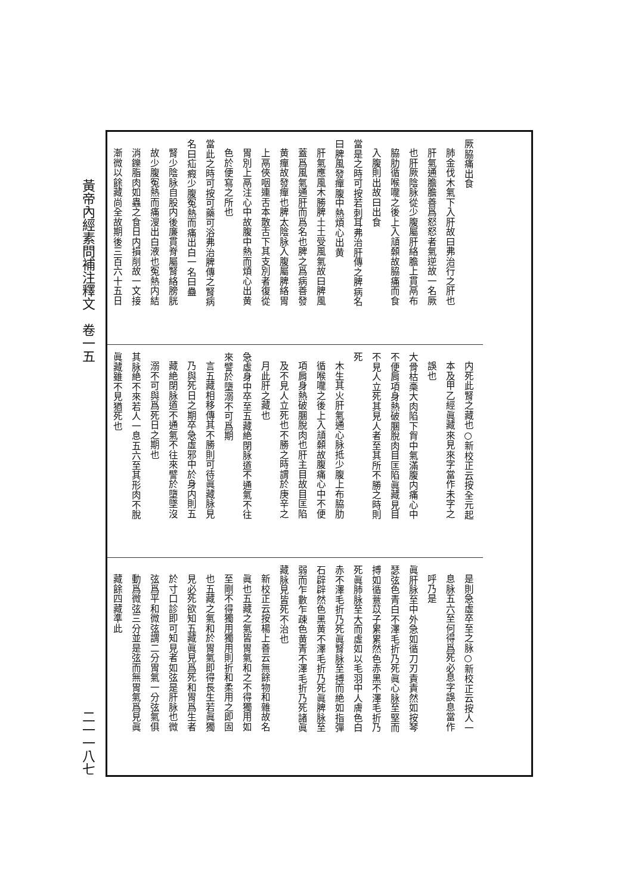黃帝內經素問補注釋文　卷一五 二一一八七
厥脇痛出食
肺金伐木氣下入肝故曰弗治行之肝也
肝氣通膽膽善爲怒怒者氣逆故一名厥
也肝厥陰脉從少腹屬肝絡膽上貫鬲布
脇肋循喉嚨之後上入頏顙故脇痛而食
入腹則出故曰出食
當是之時可按若刺耳弗治肝傳之脾病名
曰脾風發癉腹中熱煩心出黄
肝氣應風木勝脾土土受風氣故曰脾風
蓋爲風氣通肝而爲名也脾之爲病善發
黄癉故發癉也脾太陰脉入腹屬脾絡胃
上鬲俠咽連舌本散舌下其支別者復從
胃別上鬲注心中故腹中熱而煩心出黄
色於便寫之所也
當此之時可按可藥可浴弗治脾傳之腎病
名曰疝瘕少腹冤熱而痛出白一名曰蠱
腎少陰脉自股内後廉貫脊屬腎絡膀胱
故少腹冤熱而痛溲出白液也冤熱内結
消鑠脂肉如蟲之食日内損削故一文接
漸微以餘藏尚全故期後三百六十五日
内死此腎之藏也○新校正云按全元起
本及甲乙經眞藏來見來字當作未字之
誤也
大骨枯槀大肉陷下胷中氣滿腹内痛心中
不便肩項身熱破䐃脫肉目匡陷眞藏見目
不見人立死其見人者至其所不勝之時則
死
木生其火肝氣通心脉抵少腹上布脇肋
循喉嚨之後上入頏顙故腹痛心中不便
項肩身熱破䐃脫肉也肝主目故目匡陷
及不見人立死也不勝之時謂於庚辛之
月此肝之藏也
急虛身中卒至五藏絶閉脉道不通氣不往
來譬於墮溺不可爲期
言五藏相移傳其不勝則可待眞藏脉見
乃與死日之期卒急虛邪中於身内則五
藏絶閉脉道不通氣不往來譬於墮墜沒
溺不可與爲死日之期也
其脉絶不來若人一息五六至其形肉不脫
眞藏雖不見猶死也
是則急虛卒至之脉○新校正云按人一
息脉五六至何得爲死必息字誤息當作
呼乃是
眞肝脉至中外急如循刀刃責責然如按琴
瑟弦色青白不澤毛折乃死眞心脉至堅而
搏如循薏苡子累累然色赤黑不澤毛折乃
死眞肺脉至大而虛如以毛羽中人膚色白
赤不澤毛折乃死眞腎脉至搏而絶如指彈
石辟辟然色黑黄不澤毛折乃死眞脾脉至
弱而乍數乍疎色黄青不澤毛折乃死諸眞
藏脉見皆死不治也
新校正云按楊上善云無餘物和雜故名
眞也五藏之氣皆胃氣和之不得獨用如
至剛不得獨用獨用則折和柔用之即固
也五藏之氣和於胃氣即得長生若眞獨
見必死欲知五藏眞見爲死和胃爲生者
於寸口診即可知見者如弦是肝脉也微
弦爲平和微弦謂二分胃氣一分弦氣俱
動爲微弦三分並是弦而無胃氣爲見眞
藏餘四藏準此